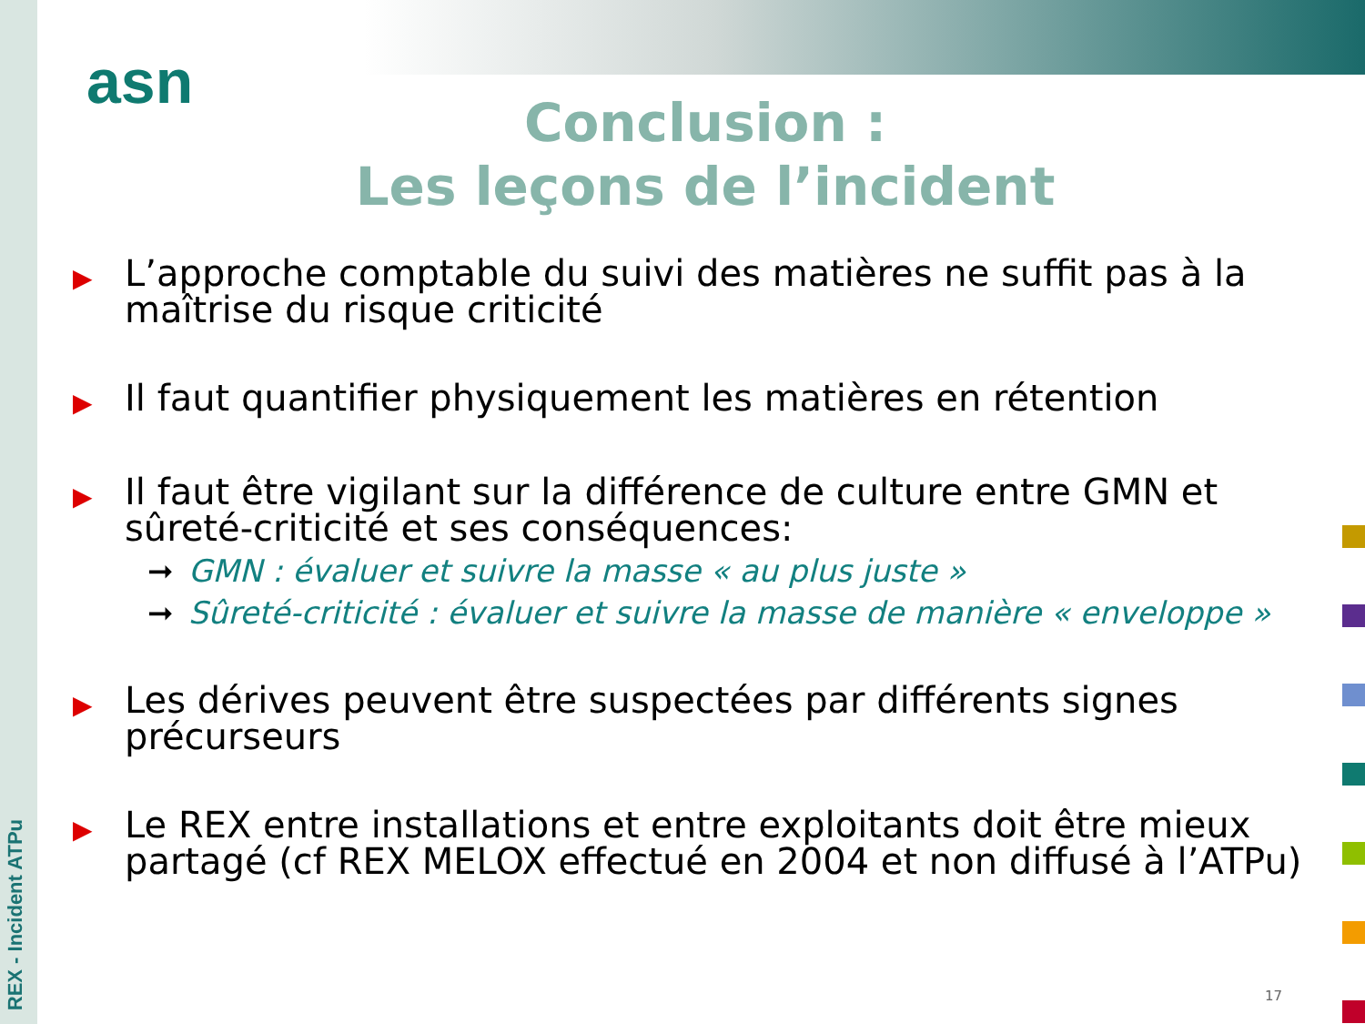REX - Incident ATPu
asn
Conclusion :
Les leçons de l’incident
▶
L’approche comptable du suivi des matières ne suffit pas à la maîtrise du risque criticité
▶
Il faut quantifier physiquement les matières en rétention
▶
Il faut être vigilant sur la différence de culture entre GMN et sûreté-criticité et ses conséquences:
➞ GMN : évaluer et suivre la masse « au plus juste »
➞ Sûreté-criticité : évaluer et suivre la masse de manière « enveloppe »
▶
Les dérives peuvent être suspectées par différents signes précurseurs
▶
Le REX entre installations et entre exploitants doit être mieux partagé (cf REX MELOX effectué en 2004 et non diffusé à l’ATPu)
17